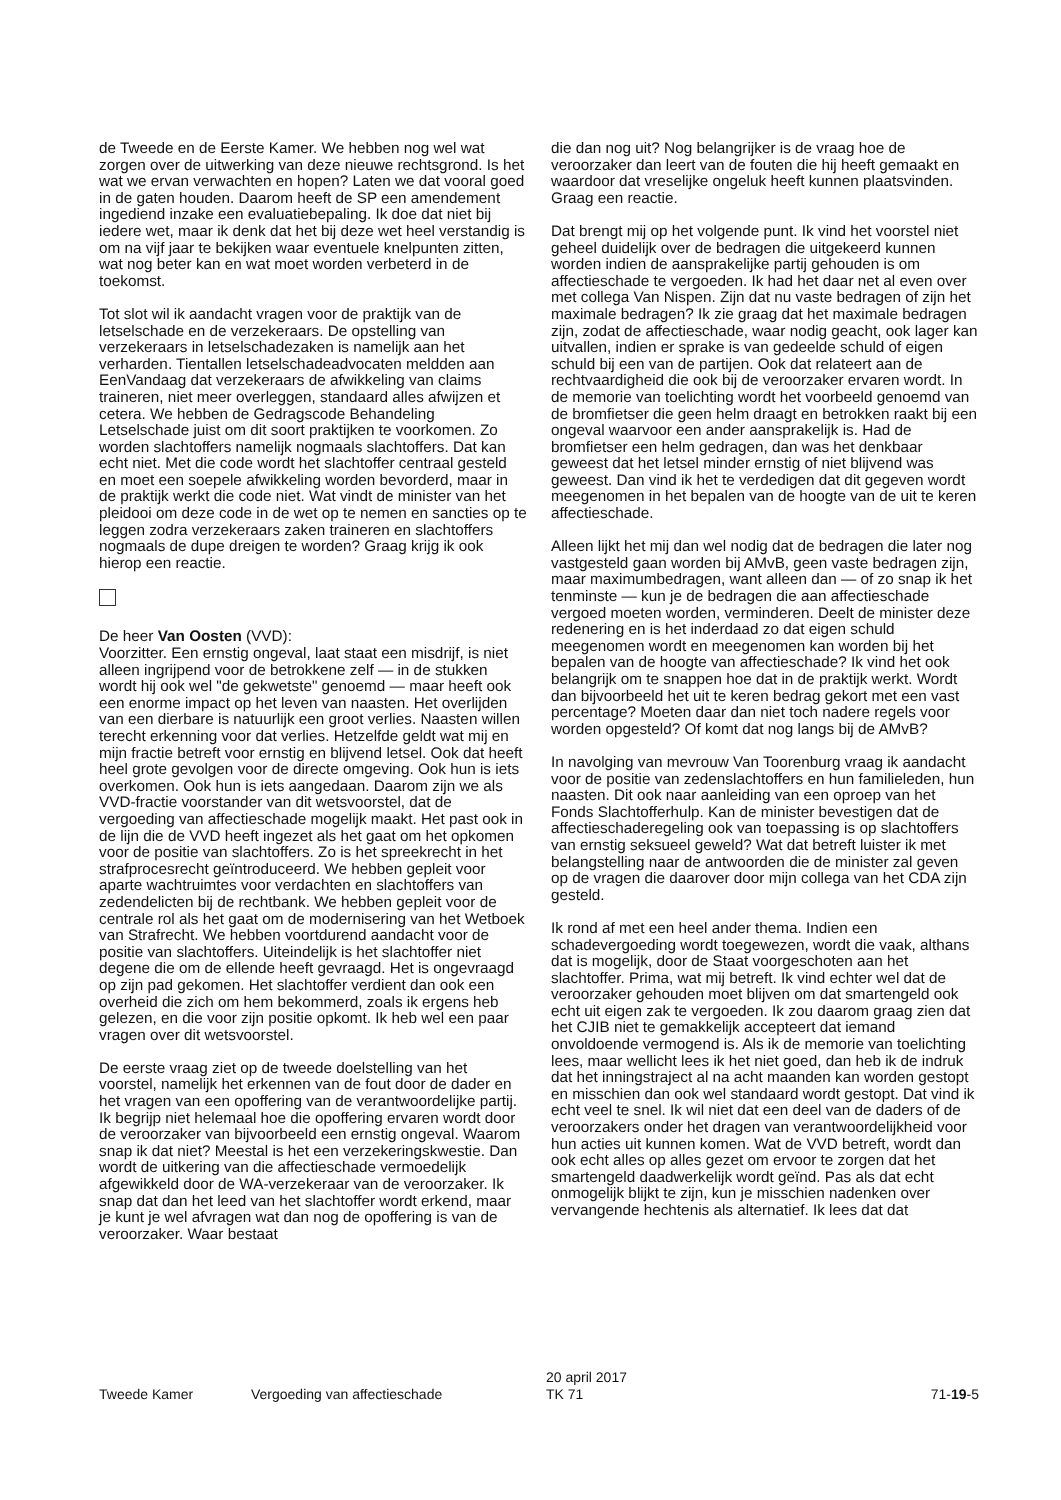de Tweede en de Eerste Kamer. We hebben nog wel wat zorgen over de uitwerking van deze nieuwe rechtsgrond. Is het wat we ervan verwachten en hopen? Laten we dat vooral goed in de gaten houden. Daarom heeft de SP een amendement ingediend inzake een evaluatiebepaling. Ik doe dat niet bij iedere wet, maar ik denk dat het bij deze wet heel verstandig is om na vijf jaar te bekijken waar eventuele knelpunten zitten, wat nog beter kan en wat moet worden verbeterd in de toekomst.
Tot slot wil ik aandacht vragen voor de praktijk van de letselschade en de verzekeraars. De opstelling van verzekeraars in letselschadezaken is namelijk aan het verharden. Tientallen letselschadeadvocaten meldden aan EenVandaag dat verzekeraars de afwikkeling van claims traineren, niet meer overleggen, standaard alles afwijzen et cetera. We hebben de Gedragscode Behandeling Letselschade juist om dit soort praktijken te voorkomen. Zo worden slachtoffers namelijk nogmaals slachtoffers. Dat kan echt niet. Met die code wordt het slachtoffer centraal gesteld en moet een soepele afwikkeling worden bevorderd, maar in de praktijk werkt die code niet. Wat vindt de minister van het pleidooi om deze code in de wet op te nemen en sancties op te leggen zodra verzekeraars zaken traineren en slachtoffers nogmaals de dupe dreigen te worden? Graag krijg ik ook hierop een reactie.
De heer Van Oosten (VVD):
Voorzitter. Een ernstig ongeval, laat staat een misdrijf, is niet alleen ingrijpend voor de betrokkene zelf — in de stukken wordt hij ook wel "de gekwetste" genoemd — maar heeft ook een enorme impact op het leven van naasten. Het overlijden van een dierbare is natuurlijk een groot verlies. Naasten willen terecht erkenning voor dat verlies. Hetzelfde geldt wat mij en mijn fractie betreft voor ernstig en blijvend letsel. Ook dat heeft heel grote gevolgen voor de directe omgeving. Ook hun is iets overkomen. Ook hun is iets aangedaan. Daarom zijn we als VVD-fractie voorstander van dit wetsvoorstel, dat de vergoeding van affectieschade mogelijk maakt. Het past ook in de lijn die de VVD heeft ingezet als het gaat om het opkomen voor de positie van slachtoffers. Zo is het spreekrecht in het strafprocesrecht geïntroduceerd. We hebben gepleit voor aparte wachtruimtes voor verdachten en slachtoffers van zedendelicten bij de rechtbank. We hebben gepleit voor de centrale rol als het gaat om de modernisering van het Wetboek van Strafrecht. We hebben voortdurend aandacht voor de positie van slachtoffers. Uiteindelijk is het slachtoffer niet degene die om de ellende heeft gevraagd. Het is ongevraagd op zijn pad gekomen. Het slachtoffer verdient dan ook een overheid die zich om hem bekommerd, zoals ik ergens heb gelezen, en die voor zijn positie opkomt. Ik heb wel een paar vragen over dit wetsvoorstel.
De eerste vraag ziet op de tweede doelstelling van het voorstel, namelijk het erkennen van de fout door de dader en het vragen van een opoffering van de verantwoordelijke partij. Ik begrijp niet helemaal hoe die opoffering ervaren wordt door de veroorzaker van bijvoorbeeld een ernstig ongeval. Waarom snap ik dat niet? Meestal is het een verzekeringskwestie. Dan wordt de uitkering van die affectieschade vermoedelijk afgewikkeld door de WA-verzekeraar van de veroorzaker. Ik snap dat dan het leed van het slachtoffer wordt erkend, maar je kunt je wel afvragen wat dan nog de opoffering is van de veroorzaker. Waar bestaat
die dan nog uit? Nog belangrijker is de vraag hoe de veroorzaker dan leert van de fouten die hij heeft gemaakt en waardoor dat vreselijke ongeluk heeft kunnen plaatsvinden. Graag een reactie.
Dat brengt mij op het volgende punt. Ik vind het voorstel niet geheel duidelijk over de bedragen die uitgekeerd kunnen worden indien de aansprakelijke partij gehouden is om affectieschade te vergoeden. Ik had het daar net al even over met collega Van Nispen. Zijn dat nu vaste bedragen of zijn het maximale bedragen? Ik zie graag dat het maximale bedragen zijn, zodat de affectieschade, waar nodig geacht, ook lager kan uitvallen, indien er sprake is van gedeelde schuld of eigen schuld bij een van de partijen. Ook dat relateert aan de rechtvaardigheid die ook bij de veroorzaker ervaren wordt. In de memorie van toelichting wordt het voorbeeld genoemd van de bromfietser die geen helm draagt en betrokken raakt bij een ongeval waarvoor een ander aansprakelijk is. Had de bromfietser een helm gedragen, dan was het denkbaar geweest dat het letsel minder ernstig of niet blijvend was geweest. Dan vind ik het te verdedigen dat dit gegeven wordt meegenomen in het bepalen van de hoogte van de uit te keren affectieschade.
Alleen lijkt het mij dan wel nodig dat de bedragen die later nog vastgesteld gaan worden bij AMvB, geen vaste bedragen zijn, maar maximumbedragen, want alleen dan — of zo snap ik het tenminste — kun je de bedragen die aan affectieschade vergoed moeten worden, verminderen. Deelt de minister deze redenering en is het inderdaad zo dat eigen schuld meegenomen wordt en meegenomen kan worden bij het bepalen van de hoogte van affectieschade? Ik vind het ook belangrijk om te snappen hoe dat in de praktijk werkt. Wordt dan bijvoorbeeld het uit te keren bedrag gekort met een vast percentage? Moeten daar dan niet toch nadere regels voor worden opgesteld? Of komt dat nog langs bij de AMvB?
In navolging van mevrouw Van Toorenburg vraag ik aandacht voor de positie van zedenslachtoffers en hun familieleden, hun naasten. Dit ook naar aanleiding van een oproep van het Fonds Slachtofferhulp. Kan de minister bevestigen dat de affectieschaderegeling ook van toepassing is op slachtoffers van ernstig seksueel geweld? Wat dat betreft luister ik met belangstelling naar de antwoorden die de minister zal geven op de vragen die daarover door mijn collega van het CDA zijn gesteld.
Ik rond af met een heel ander thema. Indien een schadevergoeding wordt toegewezen, wordt die vaak, althans dat is mogelijk, door de Staat voorgeschoten aan het slachtoffer. Prima, wat mij betreft. Ik vind echter wel dat de veroorzaker gehouden moet blijven om dat smartengeld ook echt uit eigen zak te vergoeden. Ik zou daarom graag zien dat het CJIB niet te gemakkelijk accepteert dat iemand onvoldoende vermogend is. Als ik de memorie van toelichting lees, maar wellicht lees ik het niet goed, dan heb ik de indruk dat het inningstraject al na acht maanden kan worden gestopt en misschien dan ook wel standaard wordt gestopt. Dat vind ik echt veel te snel. Ik wil niet dat een deel van de daders of de veroorzakers onder het dragen van verantwoordelijkheid voor hun acties uit kunnen komen. Wat de VVD betreft, wordt dan ook echt alles op alles gezet om ervoor te zorgen dat het smartengeld daadwerkelijk wordt geïnd. Pas als dat echt onmogelijk blijkt te zijn, kun je misschien nadenken over vervangende hechtenis als alternatief. Ik lees dat dat
Tweede Kamer Vergoeding van affectieschade
20 april 2017
TK 71
71-19-5